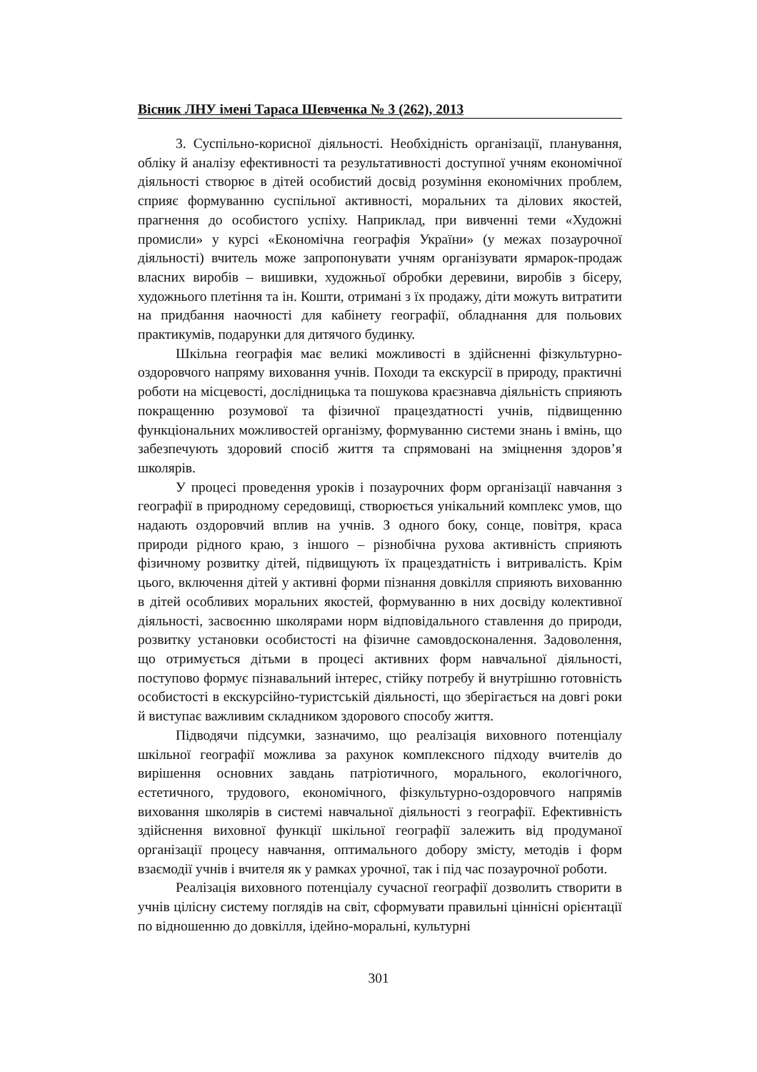Вісник ЛНУ імені Тараса Шевченка № 3 (262), 2013
3. Суспільно-корисної діяльності. Необхідність організації, планування, обліку й аналізу ефективності та результативності доступної учням економічної діяльності створює в дітей особистий досвід розуміння економічних проблем, сприяє формуванню суспільної активності, моральних та ділових якостей, прагнення до особистого успіху. Наприклад, при вивченні теми «Художні промисли» у курсі «Економічна географія України» (у межах позаурочної діяльності) вчитель може запропонувати учням організувати ярмарок-продаж власних виробів – вишивки, художньої обробки деревини, виробів з бісеру, художнього плетіння та ін. Кошти, отримані з їх продажу, діти можуть витратити на придбання наочності для кабінету географії, обладнання для польових практикумів, подарунки для дитячого будинку.
Шкільна географія має великі можливості в здійсненні фізкультурно-оздоровчого напряму виховання учнів. Походи та екскурсії в природу, практичні роботи на місцевості, дослідницька та пошукова краєзнавча діяльність сприяють покращенню розумової та фізичної працездатності учнів, підвищенню функціональних можливостей організму, формуванню системи знань і вмінь, що забезпечують здоровий спосіб життя та спрямовані на зміцнення здоров’я школярів.
У процесі проведення уроків і позаурочних форм організації навчання з географії в природному середовищі, створюється унікальний комплекс умов, що надають оздоровчий вплив на учнів. З одного боку, сонце, повітря, краса природи рідного краю, з іншого – різнобічна рухова активність сприяють фізичному розвитку дітей, підвищують їх працездатність і витривалість. Крім цього, включення дітей у активні форми пізнання довкілля сприяють вихованню в дітей особливих моральних якостей, формуванню в них досвіду колективної діяльності, засвоєнню школярами норм відповідального ставлення до природи, розвитку установки особистості на фізичне самовдосконалення. Задоволення, що отримується дітьми в процесі активних форм навчальної діяльності, поступово формує пізнавальний інтерес, стійку потребу й внутрішню готовність особистості в екскурсійно-туристській діяльності, що зберігається на довгі роки й виступає важливим складником здорового способу життя.
Підводячи підсумки, зазначимо, що реалізація виховного потенціалу шкільної географії можлива за рахунок комплексного підходу вчителів до вирішення основних завдань патріотичного, морального, екологічного, естетичного, трудового, економічного, фізкультурно-оздоровчого напрямів виховання школярів в системі навчальної діяльності з географії. Ефективність здійснення виховної функції шкільної географії залежить від продуманої організації процесу навчання, оптимального добору змісту, методів і форм взаємодії учнів і вчителя як у рамках урочної, так і під час позаурочної роботи.
Реалізація виховного потенціалу сучасної географії дозволить створити в учнів цілісну систему поглядів на світ, сформувати правильні ціннісні орієнтації по відношенню до довкілля, ідейно-моральні, культурні
301